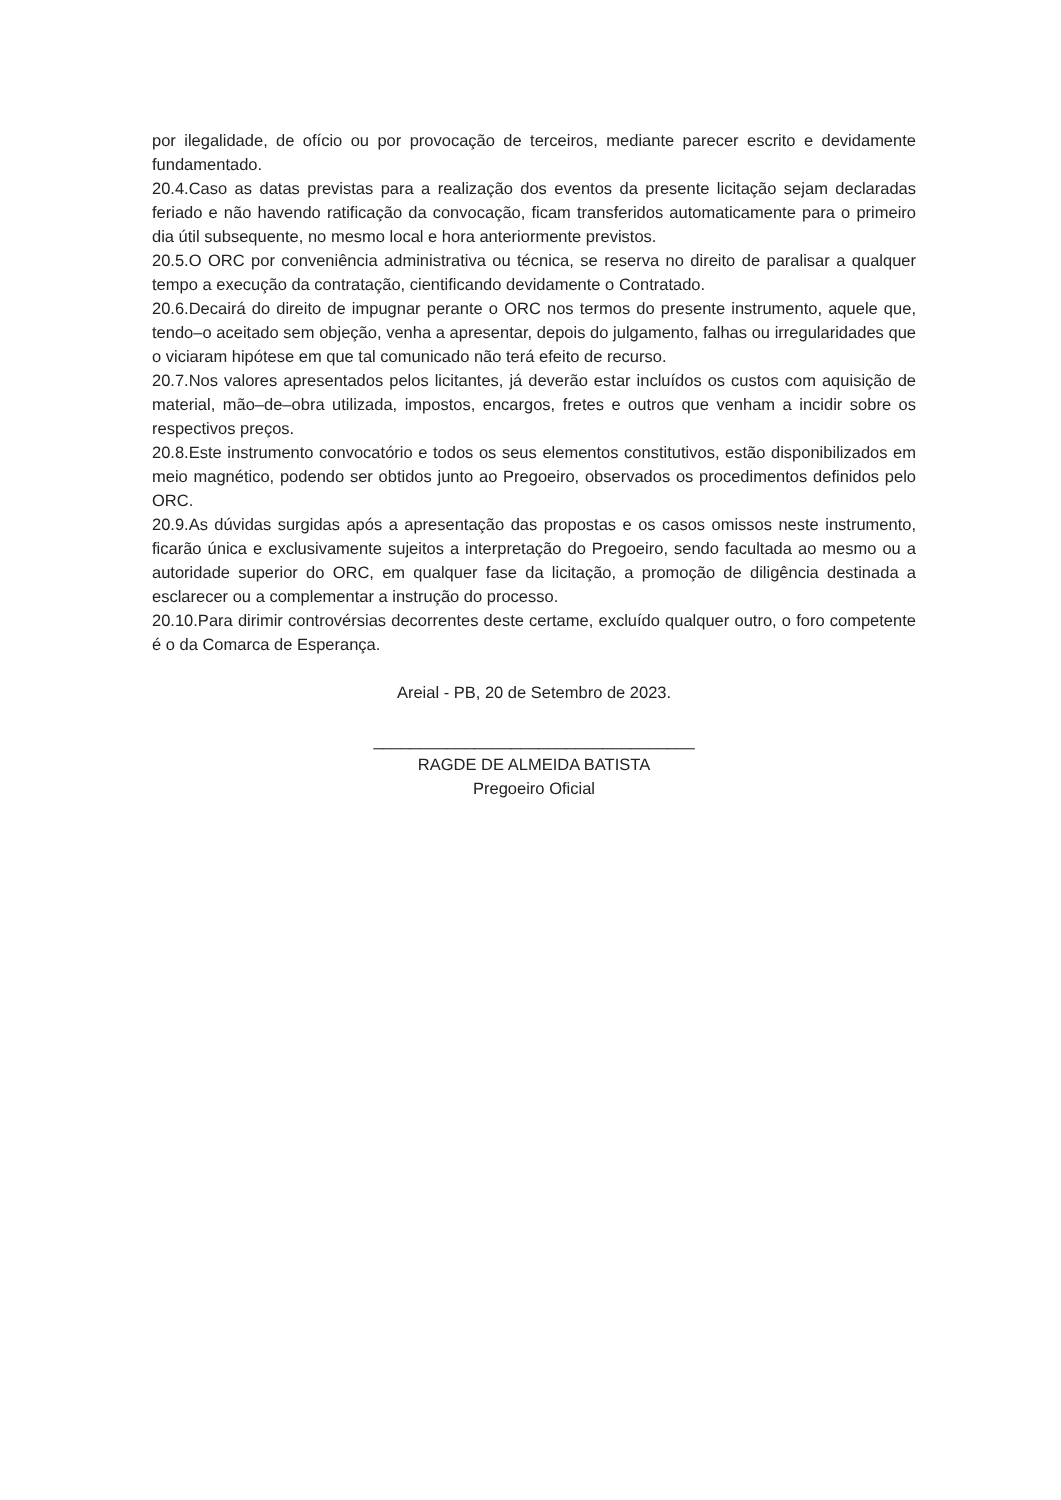por ilegalidade, de ofício ou por provocação de terceiros, mediante parecer escrito e devidamente fundamentado.
20.4.Caso as datas previstas para a realização dos eventos da presente licitação sejam declaradas feriado e não havendo ratificação da convocação, ficam transferidos automaticamente para o primeiro dia útil subsequente, no mesmo local e hora anteriormente previstos.
20.5.O ORC por conveniência administrativa ou técnica, se reserva no direito de paralisar a qualquer tempo a execução da contratação, cientificando devidamente o Contratado.
20.6.Decairá do direito de impugnar perante o ORC nos termos do presente instrumento, aquele que, tendo–o aceitado sem objeção, venha a apresentar, depois do julgamento, falhas ou irregularidades que o viciaram hipótese em que tal comunicado não terá efeito de recurso.
20.7.Nos valores apresentados pelos licitantes, já deverão estar incluídos os custos com aquisição de material, mão–de–obra utilizada, impostos, encargos, fretes e outros que venham a incidir sobre os respectivos preços.
20.8.Este instrumento convocatório e todos os seus elementos constitutivos, estão disponibilizados em meio magnético, podendo ser obtidos junto ao Pregoeiro, observados os procedimentos definidos pelo ORC.
20.9.As dúvidas surgidas após a apresentação das propostas e os casos omissos neste instrumento, ficarão única e exclusivamente sujeitos a interpretação do Pregoeiro, sendo facultada ao mesmo ou a autoridade superior do ORC, em qualquer fase da licitação, a promoção de diligência destinada a esclarecer ou a complementar a instrução do processo.
20.10.Para dirimir controvérsias decorrentes deste certame, excluído qualquer outro, o foro competente é o da Comarca de Esperança.
Areial - PB, 20 de Setembro de 2023.
___________________________________
RAGDE DE ALMEIDA BATISTA
Pregoeiro Oficial